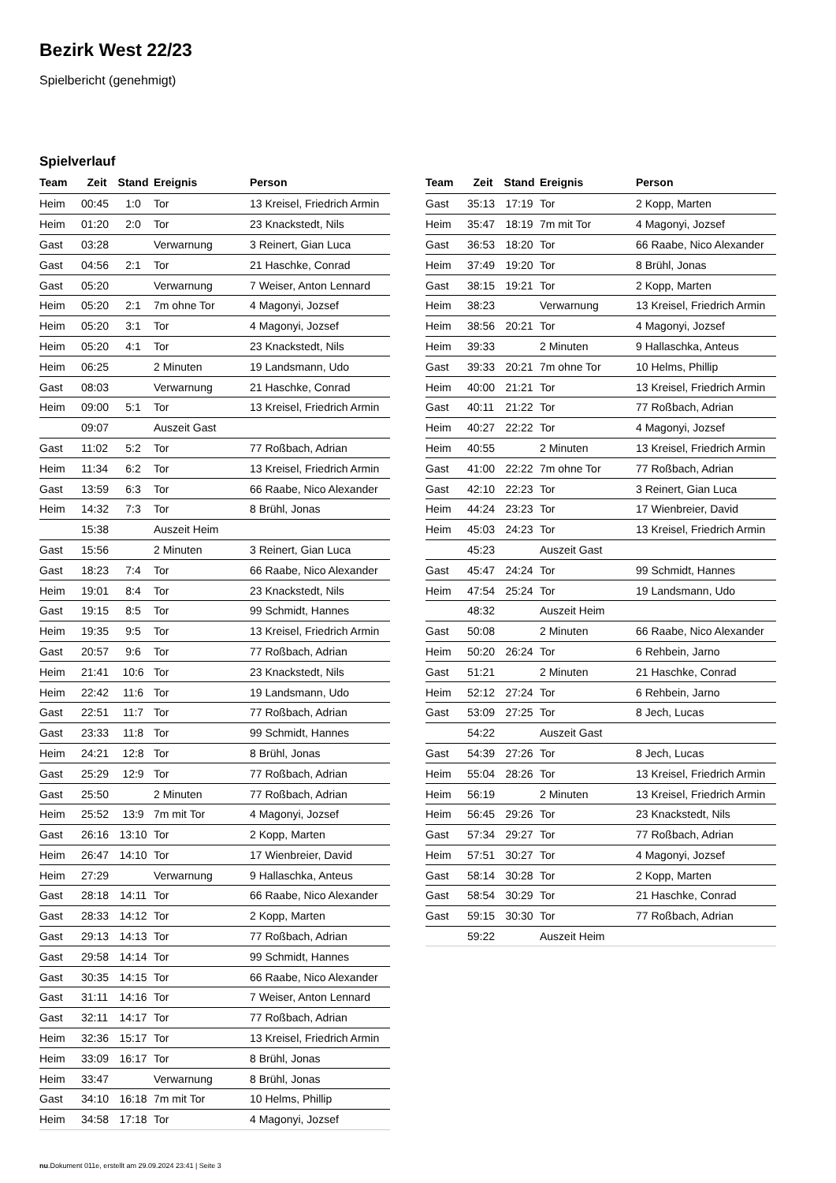Bezirk West 22/23
Spielbericht (genehmigt)
Spielverlauf
| Team | Zeit | Stand | Ereignis | Person |
| --- | --- | --- | --- | --- |
| Heim | 00:45 | 1:0 | Tor | 13 Kreisel, Friedrich Armin |
| Heim | 01:20 | 2:0 | Tor | 23 Knackstedt, Nils |
| Gast | 03:28 | | Verwarnung | 3 Reinert, Gian Luca |
| Gast | 04:56 | 2:1 | Tor | 21 Haschke, Conrad |
| Gast | 05:20 | | Verwarnung | 7 Weiser, Anton Lennard |
| Heim | 05:20 | 2:1 | 7m ohne Tor | 4 Magonyi, Jozsef |
| Heim | 05:20 | 3:1 | Tor | 4 Magonyi, Jozsef |
| Heim | 05:20 | 4:1 | Tor | 23 Knackstedt, Nils |
| Heim | 06:25 | | 2 Minuten | 19 Landsmann, Udo |
| Gast | 08:03 | | Verwarnung | 21 Haschke, Conrad |
| Heim | 09:00 | 5:1 | Tor | 13 Kreisel, Friedrich Armin |
| | 09:07 | | Auszeit Gast | |
| Gast | 11:02 | 5:2 | Tor | 77 Roßbach, Adrian |
| Heim | 11:34 | 6:2 | Tor | 13 Kreisel, Friedrich Armin |
| Gast | 13:59 | 6:3 | Tor | 66 Raabe, Nico Alexander |
| Heim | 14:32 | 7:3 | Tor | 8 Brühl, Jonas |
| | 15:38 | | Auszeit Heim | |
| Gast | 15:56 | | 2 Minuten | 3 Reinert, Gian Luca |
| Gast | 18:23 | 7:4 | Tor | 66 Raabe, Nico Alexander |
| Heim | 19:01 | 8:4 | Tor | 23 Knackstedt, Nils |
| Gast | 19:15 | 8:5 | Tor | 99 Schmidt, Hannes |
| Heim | 19:35 | 9:5 | Tor | 13 Kreisel, Friedrich Armin |
| Gast | 20:57 | 9:6 | Tor | 77 Roßbach, Adrian |
| Heim | 21:41 | 10:6 | Tor | 23 Knackstedt, Nils |
| Heim | 22:42 | 11:6 | Tor | 19 Landsmann, Udo |
| Gast | 22:51 | 11:7 | Tor | 77 Roßbach, Adrian |
| Gast | 23:33 | 11:8 | Tor | 99 Schmidt, Hannes |
| Heim | 24:21 | 12:8 | Tor | 8 Brühl, Jonas |
| Gast | 25:29 | 12:9 | Tor | 77 Roßbach, Adrian |
| Gast | 25:50 | | 2 Minuten | 77 Roßbach, Adrian |
| Heim | 25:52 | 13:9 | 7m mit Tor | 4 Magonyi, Jozsef |
| Gast | 26:16 | 13:10 | Tor | 2 Kopp, Marten |
| Heim | 26:47 | 14:10 | Tor | 17 Wienbreier, David |
| Heim | 27:29 | | Verwarnung | 9 Hallaschka, Anteus |
| Gast | 28:18 | 14:11 | Tor | 66 Raabe, Nico Alexander |
| Gast | 28:33 | 14:12 | Tor | 2 Kopp, Marten |
| Gast | 29:13 | 14:13 | Tor | 77 Roßbach, Adrian |
| Gast | 29:58 | 14:14 | Tor | 99 Schmidt, Hannes |
| Gast | 30:35 | 14:15 | Tor | 66 Raabe, Nico Alexander |
| Gast | 31:11 | 14:16 | Tor | 7 Weiser, Anton Lennard |
| Gast | 32:11 | 14:17 | Tor | 77 Roßbach, Adrian |
| Heim | 32:36 | 15:17 | Tor | 13 Kreisel, Friedrich Armin |
| Heim | 33:09 | 16:17 | Tor | 8 Brühl, Jonas |
| Heim | 33:47 | | Verwarnung | 8 Brühl, Jonas |
| Gast | 34:10 | 16:18 | 7m mit Tor | 10 Helms, Phillip |
| Heim | 34:58 | 17:18 | Tor | 4 Magonyi, Jozsef |
| Team | Zeit | Stand | Ereignis | Person |
| --- | --- | --- | --- | --- |
| Gast | 35:13 | 17:19 | Tor | 2 Kopp, Marten |
| Heim | 35:47 | 18:19 | 7m mit Tor | 4 Magonyi, Jozsef |
| Gast | 36:53 | 18:20 | Tor | 66 Raabe, Nico Alexander |
| Heim | 37:49 | 19:20 | Tor | 8 Brühl, Jonas |
| Gast | 38:15 | 19:21 | Tor | 2 Kopp, Marten |
| Heim | 38:23 | | Verwarnung | 13 Kreisel, Friedrich Armin |
| Heim | 38:56 | 20:21 | Tor | 4 Magonyi, Jozsef |
| Heim | 39:33 | | 2 Minuten | 9 Hallaschka, Anteus |
| Gast | 39:33 | 20:21 | 7m ohne Tor | 10 Helms, Phillip |
| Heim | 40:00 | 21:21 | Tor | 13 Kreisel, Friedrich Armin |
| Gast | 40:11 | 21:22 | Tor | 77 Roßbach, Adrian |
| Heim | 40:27 | 22:22 | Tor | 4 Magonyi, Jozsef |
| Heim | 40:55 | | 2 Minuten | 13 Kreisel, Friedrich Armin |
| Gast | 41:00 | 22:22 | 7m ohne Tor | 77 Roßbach, Adrian |
| Gast | 42:10 | 22:23 | Tor | 3 Reinert, Gian Luca |
| Heim | 44:24 | 23:23 | Tor | 17 Wienbreier, David |
| Heim | 45:03 | 24:23 | Tor | 13 Kreisel, Friedrich Armin |
| | 45:23 | | Auszeit Gast | |
| Gast | 45:47 | 24:24 | Tor | 99 Schmidt, Hannes |
| Heim | 47:54 | 25:24 | Tor | 19 Landsmann, Udo |
| | 48:32 | | Auszeit Heim | |
| Gast | 50:08 | | 2 Minuten | 66 Raabe, Nico Alexander |
| Heim | 50:20 | 26:24 | Tor | 6 Rehbein, Jarno |
| Gast | 51:21 | | 2 Minuten | 21 Haschke, Conrad |
| Heim | 52:12 | 27:24 | Tor | 6 Rehbein, Jarno |
| Gast | 53:09 | 27:25 | Tor | 8 Jech, Lucas |
| | 54:22 | | Auszeit Gast | |
| Gast | 54:39 | 27:26 | Tor | 8 Jech, Lucas |
| Heim | 55:04 | 28:26 | Tor | 13 Kreisel, Friedrich Armin |
| Heim | 56:19 | | 2 Minuten | 13 Kreisel, Friedrich Armin |
| Heim | 56:45 | 29:26 | Tor | 23 Knackstedt, Nils |
| Gast | 57:34 | 29:27 | Tor | 77 Roßbach, Adrian |
| Heim | 57:51 | 30:27 | Tor | 4 Magonyi, Jozsef |
| Gast | 58:14 | 30:28 | Tor | 2 Kopp, Marten |
| Gast | 58:54 | 30:29 | Tor | 21 Haschke, Conrad |
| Gast | 59:15 | 30:30 | Tor | 77 Roßbach, Adrian |
| | 59:22 | | Auszeit Heim | |
nu.Dokument 011e, erstellt am 29.09.2024 23:41 | Seite 3